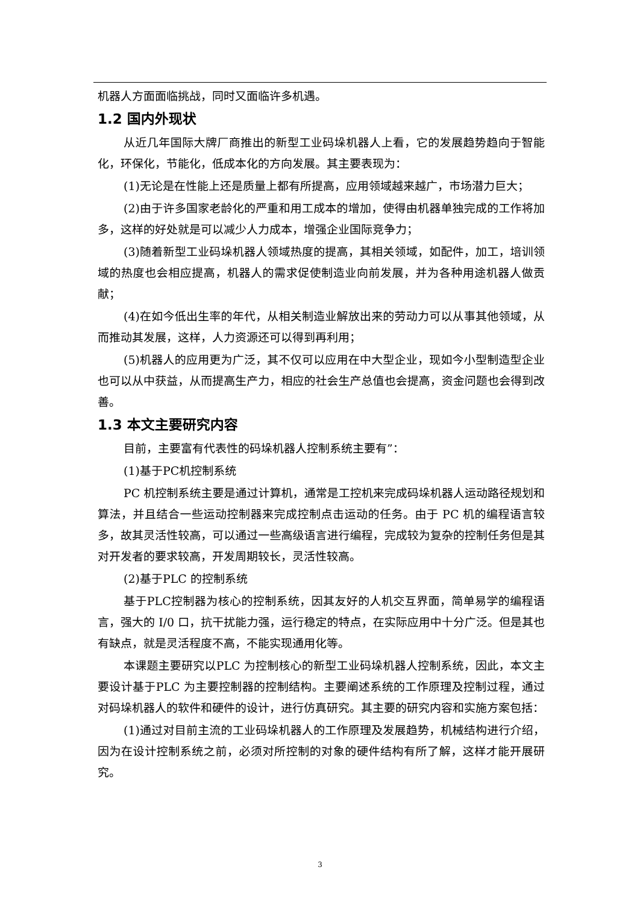机器人方面面临挑战，同时又面临许多机遇。
1.2 国内外现状
从近几年国际大牌厂商推出的新型工业码垛机器人上看，它的发展趋势趋向于智能化，环保化，节能化，低成本化的方向发展。其主要表现为：
(1)无论是在性能上还是质量上都有所提高，应用领域越来越广，市场潜力巨大；
(2)由于许多国家老龄化的严重和用工成本的增加，使得由机器单独完成的工作将加多，这样的好处就是可以减少人力成本，增强企业国际竞争力；
(3)随着新型工业码垛机器人领域热度的提高，其相关领域，如配件，加工，培训领域的热度也会相应提高，机器人的需求促使制造业向前发展，并为各种用途机器人做贡献；
(4)在如今低出生率的年代，从相关制造业解放出来的劳动力可以从事其他领域，从而推动其发展，这样，人力资源还可以得到再利用；
(5)机器人的应用更为广泛，其不仅可以应用在中大型企业，现如今小型制造型企业也可以从中获益，从而提高生产力，相应的社会生产总值也会提高，资金问题也会得到改善。
1.3 本文主要研究内容
目前，主要富有代表性的码垛机器人控制系统主要有”：
(1)基于PC机控制系统
PC 机控制系统主要是通过计算机，通常是工控机来完成码垛机器人运动路径规划和算法，并且结合一些运动控制器来完成控制点击运动的任务。由于 PC 机的编程语言较多，故其灵活性较高，可以通过一些高级语言进行编程，完成较为复杂的控制任务但是其对开发者的要求较高，开发周期较长，灵活性较高。
(2)基于PLC 的控制系统
基于PLC控制器为核心的控制系统，因其友好的人机交互界面，简单易学的编程语言，强大的 I/0 口，抗干扰能力强，运行稳定的特点，在实际应用中十分广泛。但是其也有缺点，就是灵活程度不高，不能实现通用化等。
本课题主要研究以PLC 为控制核心的新型工业码垛机器人控制系统，因此，本文主要设计基于PLC 为主要控制器的控制结构。主要阐述系统的工作原理及控制过程，通过对码垛机器人的软件和硬件的设计，进行仿真研究。其主要的研究内容和实施方案包括：
(1)通过对目前主流的工业码垛机器人的工作原理及发展趋势，机械结构进行介绍，因为在设计控制系统之前，必须对所控制的对象的硬件结构有所了解，这样才能开展研究。
3